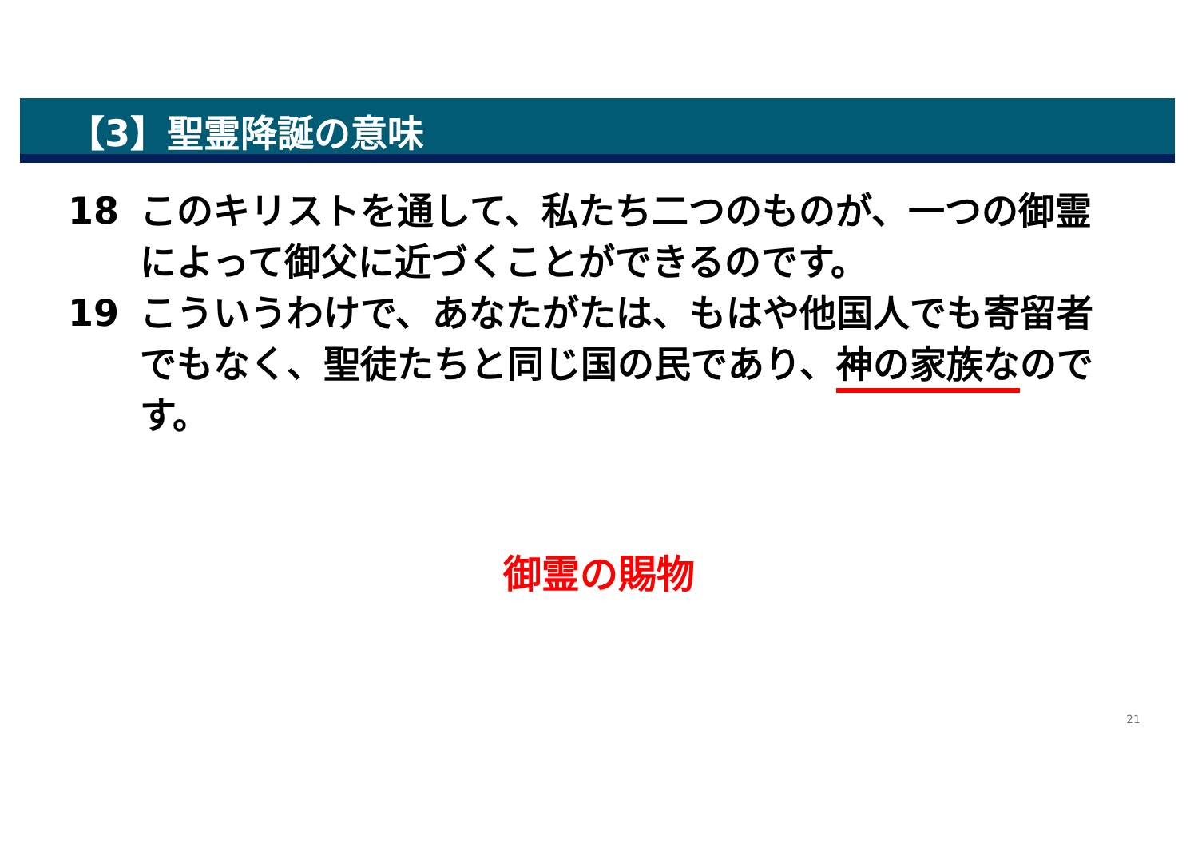【3】聖霊降誕の意味
18 このキリストを通して、私たち二つのものが、一つの御霊によって御父に近づくことができるのです。
19 こういうわけで、あなたがたは、もはや他国人でも寄留者でもなく、聖徒たちと同じ国の民であり、神の家族なのです。
御霊の賜物
21